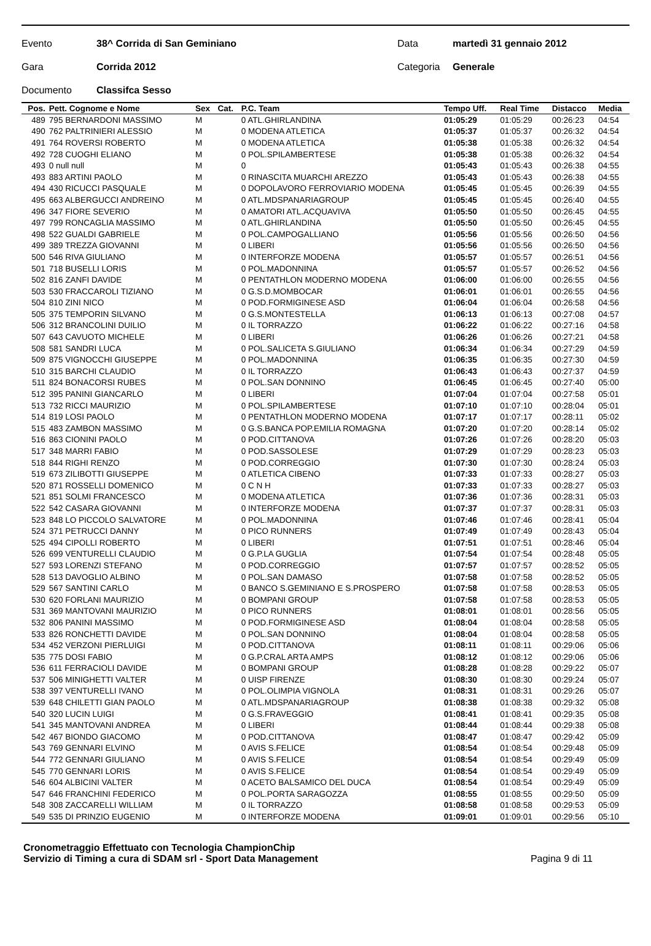Evento 38^ Corrida di San Geminiano Data martedì 31 gennaio 2012
Gara Corrida 2012 Categoria Generale
Documento Classifca Sesso
| Pos. | Pett. Cognome e Nome | Sex | Cat. | P.C. Team | Tempo Uff. | Real Time | Distacco | Media |
| --- | --- | --- | --- | --- | --- | --- | --- | --- |
| 489 | 795 BERNARDONI MASSIMO | M | | 0 ATL.GHIRLANDINA | 01:05:29 | 01:05:29 | 00:26:23 | 04:54 |
| 490 | 762 PALTRINIERI ALESSIO | M | | 0 MODENA ATLETICA | 01:05:37 | 01:05:37 | 00:26:32 | 04:54 |
| 491 | 764 ROVERSI ROBERTO | M | | 0 MODENA ATLETICA | 01:05:38 | 01:05:38 | 00:26:32 | 04:54 |
| 492 | 728 CUOGHI ELIANO | M | | 0 POL.SPILAMBERTESE | 01:05:38 | 01:05:38 | 00:26:32 | 04:54 |
| 493 | 0 null null | M | | 0 | 01:05:43 | 01:05:43 | 00:26:38 | 04:55 |
| 493 | 883 ARTINI PAOLO | M | | 0 RINASCITA MUARCHI AREZZO | 01:05:43 | 01:05:43 | 00:26:38 | 04:55 |
| 494 | 430 RICUCCI PASQUALE | M | | 0 DOPOLAVORO FERROVIARIO MODENA | 01:05:45 | 01:05:45 | 00:26:39 | 04:55 |
| 495 | 663 ALBERGUCCI ANDREINO | M | | 0 ATL.MDSPANARIAGROUP | 01:05:45 | 01:05:45 | 00:26:40 | 04:55 |
| 496 | 347 FIORE SEVERIO | M | | 0 AMATORI ATL.ACQUAVIVA | 01:05:50 | 01:05:50 | 00:26:45 | 04:55 |
| 497 | 799 RONCAGLIA MASSIMO | M | | 0 ATL.GHIRLANDINA | 01:05:50 | 01:05:50 | 00:26:45 | 04:55 |
| 498 | 522 GUALDI GABRIELE | M | | 0 POL.CAMPOGALLIANO | 01:05:56 | 01:05:56 | 00:26:50 | 04:56 |
| 499 | 389 TREZZA GIOVANNI | M | | 0 LIBERI | 01:05:56 | 01:05:56 | 00:26:50 | 04:56 |
| 500 | 546 RIVA GIULIANO | M | | 0 INTERFORZE MODENA | 01:05:57 | 01:05:57 | 00:26:51 | 04:56 |
| 501 | 718 BUSELLI LORIS | M | | 0 POL.MADONNINA | 01:05:57 | 01:05:57 | 00:26:52 | 04:56 |
| 502 | 816 ZANFI DAVIDE | M | | 0 PENTATHLON MODERNO MODENA | 01:06:00 | 01:06:00 | 00:26:55 | 04:56 |
| 503 | 530 FRACCAROLI TIZIANO | M | | 0 G.S.D.MOMBOCAR | 01:06:01 | 01:06:01 | 00:26:55 | 04:56 |
| 504 | 810 ZINI NICO | M | | 0 POD.FORMIGINESE ASD | 01:06:04 | 01:06:04 | 00:26:58 | 04:56 |
| 505 | 375 TEMPORIN SILVANO | M | | 0 G.S.MONTESTELLA | 01:06:13 | 01:06:13 | 00:27:08 | 04:57 |
| 506 | 312 BRANCOLINI DUILIO | M | | 0 IL TORRAZZO | 01:06:22 | 01:06:22 | 00:27:16 | 04:58 |
| 507 | 643 CAVUOTO MICHELE | M | | 0 LIBERI | 01:06:26 | 01:06:26 | 00:27:21 | 04:58 |
| 508 | 581 SANDRI LUCA | M | | 0 POL.SALICETA S.GIULIANO | 01:06:34 | 01:06:34 | 00:27:29 | 04:59 |
| 509 | 875 VIGNOCCHI GIUSEPPE | M | | 0 POL.MADONNINA | 01:06:35 | 01:06:35 | 00:27:30 | 04:59 |
| 510 | 315 BARCHI CLAUDIO | M | | 0 IL TORRAZZO | 01:06:43 | 01:06:43 | 00:27:37 | 04:59 |
| 511 | 824 BONACORSI RUBES | M | | 0 POL.SAN DONNINO | 01:06:45 | 01:06:45 | 00:27:40 | 05:00 |
| 512 | 395 PANINI GIANCARLO | M | | 0 LIBERI | 01:07:04 | 01:07:04 | 00:27:58 | 05:01 |
| 513 | 732 RICCI MAURIZIO | M | | 0 POL.SPILAMBERTESE | 01:07:10 | 01:07:10 | 00:28:04 | 05:01 |
| 514 | 819 LOSI PAOLO | M | | 0 PENTATHLON MODERNO MODENA | 01:07:17 | 01:07:17 | 00:28:11 | 05:02 |
| 515 | 483 ZAMBON MASSIMO | M | | 0 G.S.BANCA POP.EMILIA ROMAGNA | 01:07:20 | 01:07:20 | 00:28:14 | 05:02 |
| 516 | 863 CIONINI PAOLO | M | | 0 POD.CITTANOVA | 01:07:26 | 01:07:26 | 00:28:20 | 05:03 |
| 517 | 348 MARRI FABIO | M | | 0 POD.SASSOLESE | 01:07:29 | 01:07:29 | 00:28:23 | 05:03 |
| 518 | 844 RIGHI RENZO | M | | 0 POD.CORREGGIO | 01:07:30 | 01:07:30 | 00:28:24 | 05:03 |
| 519 | 673 ZILIBOTTI GIUSEPPE | M | | 0 ATLETICA CIBENO | 01:07:33 | 01:07:33 | 00:28:27 | 05:03 |
| 520 | 871 ROSSELLI DOMENICO | M | | 0 C N H | 01:07:33 | 01:07:33 | 00:28:27 | 05:03 |
| 521 | 851 SOLMI FRANCESCO | M | | 0 MODENA ATLETICA | 01:07:36 | 01:07:36 | 00:28:31 | 05:03 |
| 522 | 542 CASARA GIOVANNI | M | | 0 INTERFORZE MODENA | 01:07:37 | 01:07:37 | 00:28:31 | 05:03 |
| 523 | 848 LO PICCOLO SALVATORE | M | | 0 POL.MADONNINA | 01:07:46 | 01:07:46 | 00:28:41 | 05:04 |
| 524 | 371 PETRUCCI DANNY | M | | 0 PICO RUNNERS | 01:07:49 | 01:07:49 | 00:28:43 | 05:04 |
| 525 | 494 CIPOLLI ROBERTO | M | | 0 LIBERI | 01:07:51 | 01:07:51 | 00:28:46 | 05:04 |
| 526 | 699 VENTURELLI CLAUDIO | M | | 0 G.P.LA GUGLIA | 01:07:54 | 01:07:54 | 00:28:48 | 05:05 |
| 527 | 593 LORENZI STEFANO | M | | 0 POD.CORREGGIO | 01:07:57 | 01:07:57 | 00:28:52 | 05:05 |
| 528 | 513 DAVOGLIO ALBINO | M | | 0 POL.SAN DAMASO | 01:07:58 | 01:07:58 | 00:28:52 | 05:05 |
| 529 | 567 SANTINI CARLO | M | | 0 BANCO S.GEMINIANO E S.PROSPERO | 01:07:58 | 01:07:58 | 00:28:53 | 05:05 |
| 530 | 620 FORLANI MAURIZIO | M | | 0 BOMPANI GROUP | 01:07:58 | 01:07:58 | 00:28:53 | 05:05 |
| 531 | 369 MANTOVANI MAURIZIO | M | | 0 PICO RUNNERS | 01:08:01 | 01:08:01 | 00:28:56 | 05:05 |
| 532 | 806 PANINI MASSIMO | M | | 0 POD.FORMIGINESE ASD | 01:08:04 | 01:08:04 | 00:28:58 | 05:05 |
| 533 | 826 RONCHETTI DAVIDE | M | | 0 POL.SAN DONNINO | 01:08:04 | 01:08:04 | 00:28:58 | 05:05 |
| 534 | 452 VERZONI PIERLUIGI | M | | 0 POD.CITTANOVA | 01:08:11 | 01:08:11 | 00:29:06 | 05:06 |
| 535 | 775 DOSI FABIO | M | | 0 G.P.CRAL ARTA AMPS | 01:08:12 | 01:08:12 | 00:29:06 | 05:06 |
| 536 | 611 FERRACIOLI DAVIDE | M | | 0 BOMPANI GROUP | 01:08:28 | 01:08:28 | 00:29:22 | 05:07 |
| 537 | 506 MINIGHETTI VALTER | M | | 0 UISP FIRENZE | 01:08:30 | 01:08:30 | 00:29:24 | 05:07 |
| 538 | 397 VENTURELLI IVANO | M | | 0 POL.OLIMPIA VIGNOLA | 01:08:31 | 01:08:31 | 00:29:26 | 05:07 |
| 539 | 648 CHILETTI GIAN PAOLO | M | | 0 ATL.MDSPANARIAGROUP | 01:08:38 | 01:08:38 | 00:29:32 | 05:08 |
| 540 | 320 LUCIN LUIGI | M | | 0 G.S.FRAVEGGIO | 01:08:41 | 01:08:41 | 00:29:35 | 05:08 |
| 541 | 345 MANTOVANI ANDREA | M | | 0 LIBERI | 01:08:44 | 01:08:44 | 00:29:38 | 05:08 |
| 542 | 467 BIONDO GIACOMO | M | | 0 POD.CITTANOVA | 01:08:47 | 01:08:47 | 00:29:42 | 05:09 |
| 543 | 769 GENNARI ELVINO | M | | 0 AVIS S.FELICE | 01:08:54 | 01:08:54 | 00:29:48 | 05:09 |
| 544 | 772 GENNARI GIULIANO | M | | 0 AVIS S.FELICE | 01:08:54 | 01:08:54 | 00:29:49 | 05:09 |
| 545 | 770 GENNARI LORIS | M | | 0 AVIS S.FELICE | 01:08:54 | 01:08:54 | 00:29:49 | 05:09 |
| 546 | 604 ALBICINI VALTER | M | | 0 ACETO BALSAMICO DEL DUCA | 01:08:54 | 01:08:54 | 00:29:49 | 05:09 |
| 547 | 646 FRANCHINI FEDERICO | M | | 0 POL.PORTA SARAGOZZA | 01:08:55 | 01:08:55 | 00:29:50 | 05:09 |
| 548 | 308 ZACCARELLI WILLIAM | M | | 0 IL TORRAZZO | 01:08:58 | 01:08:58 | 00:29:53 | 05:09 |
| 549 | 535 DI PRINZIO EUGENIO | M | | 0 INTERFORZE MODENA | 01:09:01 | 01:09:01 | 00:29:56 | 05:10 |
Cronometraggio Effettuato con Tecnologia ChampionChip
Servizio di Timing a cura di SDAM srl - Sport Data Management
Pagina 9 di 11